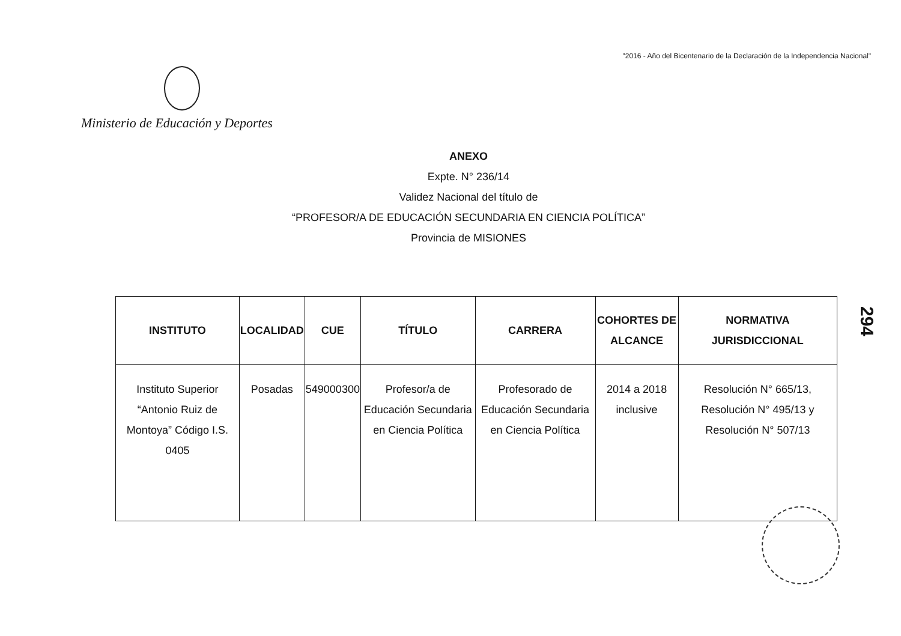"2016 - Año del Bicentenario de la Declaración de la Independencia Nacional"
Ministerio de Educación y Deportes
ANEXO
Expte. N° 236/14
Validez Nacional del título de
“PROFESOR/A DE EDUCACIÓN SECUNDARIA EN CIENCIA POLÍTICA”
Provincia de MISIONES
| INSTITUTO | LOCALIDAD | CUE | TÍTULO | CARRERA | COHORTES DE ALCANCE | NORMATIVA JURISDICCIONAL |
| --- | --- | --- | --- | --- | --- | --- |
| Instituto Superior “Antonio Ruiz de Montoya” Código I.S. 0405 | Posadas | 549000300 | Profesor/a de Educación Secundaria en Ciencia Política | Profesorado de Educación Secundaria en Ciencia Política | 2014 a 2018 inclusive | Resolución N° 665/13, Resolución N° 495/13 y Resolución N° 507/13 |
294